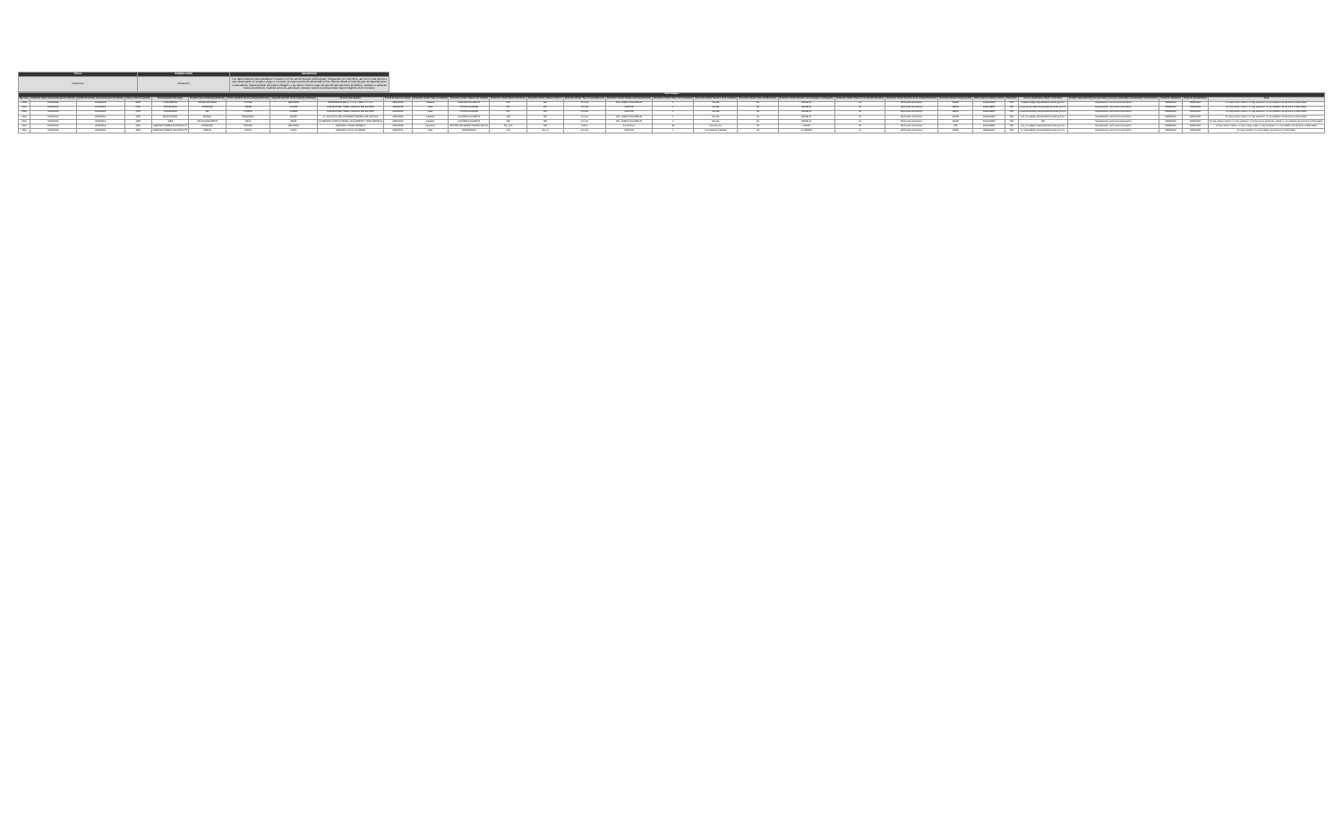| TÍTULO | NOMBRE CORTO | DESCRIPCIÓN |
| --- | --- | --- |
| Directorio | Directorio | Los datos básicos para establecer contacto con los servidores(as) públicos(as), integrantes y/o miembros, así como toda persona que desempeñe un empleo, cargo o comisión y/o ejerza actos de autoridad en los mismos desde el nivel de jefe de departamento o equivalente, hasta el titular del sujeto obligado, y de menor nivel en caso de que brinden atención al público, manejen o apliquen recursos públicos, realicen actos de autoridad o presten servicios profesionales bajo el régimen de honorarios |
| Tabla Campos | | | | | | | | | | | | | | | | | | | | | | | | | | | | | |
| --- | --- | --- | --- | --- | --- | --- | --- | --- | --- | --- | --- | --- | --- | --- | --- | --- | --- | --- | --- | --- | --- | --- | --- | --- | --- | --- | --- | --- | --- |
| Ejercicio | Fecha de inicio del periodo que se informa | Fecha de término del periodo que se informa | Clave o nivel del puesto | Denominación del cargo | Nombre del servidor(a) público(a) | Primer apellido del servidor(a) público(a) | Segundo apellido del servidor(a) público(a) | Área de adscripción | Fecha de alta en el cargo | Domicilio oficial: Tipo de vialidad | Domicilio oficial: Nombre de vialidad | Domicilio oficial: Número Exterior | Domicilio oficial: Número interior | Domicilio oficial: Tipo de asentamiento | Domicilio oficial: Nombre del asentamiento | Domicilio oficial: Clave de la localidad | Domicilio oficial: Nombre de la localidad | Domicilio oficial: Clave del Municipio | Domicilio oficial: Nombre del municipio o delegación | Domicilio oficial: Clave de la entidad federativa | Domicilio oficial: Nombre de la entidad federativa | Domicilio oficial: Código postal | Número(s) de teléfono oficial | Extensión | Correo electrónico oficial, en su caso | Área(s) responsable(s) que genera(n), posee(n), publica(n) y actualiza(n) la información | Fecha de validación | Fecha de actualización | Nota |
| 2018 | 01/04/2018 | 30/06/2018 | 4800 | PRESIDENTE | MARCO ANTONIO | FLORES | NEGRETE | PRESIDENCIA DEL S. T. J. E. Y DEL C. P. J. E. | 15/02/2016 | Calzada | CALZADA LA HUERTA | 400 | N/D | Colonia | COL. NUEVA VALLADOLID | 1 | Morelia | 53 | MORELIA | 16 | Michoacán de Ocampo | 58190 | 4433221500 | N/D | presidencia@poderjudicialmichoacan.gob.mx | Departamento de Recursos Humanos | 05/08/2018 | 04/06/2018 | No hay número interior, no hay extensión, no es prestador de servicios profesionales. |
| 2018 | 01/04/2018 | 30/06/2018 | 4700 | CONSEJERO | ARMANDO | PÉREZ | GÁLVEZ | CONSEJO DEL PODER JUDICIAL DEL ESTADO | 08/05/2015 | Calle | PORTAL ALLENDE | 267 | N/D | Colonia | CENTRO | 1 | Morelia | 53 | MORELIA | 16 | Michoacán de Ocampo | 58000 | 4433129500 | N/D | ponencia.perez@poderjudicialmichoacan.gob.mx | Departamento de Recursos Humanos | 05/08/2018 | 04/06/2018 | No hay número interior, no hay extensión, no es prestador de servicios profesionales. |
| 2018 | 01/04/2018 | 30/06/2018 | 4700 | CONSEJERO | EU | RIVERA | GÓMEZ | CONSEJO DEL PODER JUDICIAL DEL ESTADO | 14/06/2016 | Calle | PORTAL ALLENDE | 267 | N/D | Colonia | CENTRO | 1 | Morelia | 53 | MORELIA | 16 | Michoacán de Ocampo | 58000 | 4433129500 | N/D | ponencia.rivera@poderjudicialmichoacan.gob.mx | Departamento de Recursos Humanos | 05/08/2018 | 04/06/2018 | No hay número interior, no hay extensión, no es prestador de servicios profesionales. |
| 2018 | 01/04/2018 | 30/06/2018 | 4700 | MAGISTRADO | MIGUEL | DORANTES | MARÍN | 1a. SALA CIVIL DEL SUPREMO TRIBUNAL DE JUSTICIA | 15/03/2008 | Calzada | CALZADA LA HUERTA | 400 | N/D | Colonia | COL. NUEVA VALLADOLID | 1 | Morelia | 53 | MORELIA | 16 | Michoacán de Ocampo | 58190 | 4433221500 | N/D | 1sc_morelia@poderjudicialmichoacan.gob.mx | Departamento de Recursos Humanos | 05/08/2018 | 04/06/2018 | No hay número interior, no hay extensión, no es prestador de servicios profesionales. |
| 2018 | 01/04/2018 | 30/06/2018 | 4600 | JUEZ | JESÚS ALEJANDRO | SOSA | MEZA | SISTEMA DE JUSTICIA PENAL, ACUSATORIO Y ORAL MORELIA | 29/04/2016 | Calzada | CALZADA LA HUERTA | 400 | N/D | Colonia | COL. NUEVA VALLADOLID | 1 | Morelia | 53 | MORELIA | 16 | Michoacán de Ocampo | 58190 | 4433221500 | N/D | N/D | Departamento de Recursos Humanos | 05/08/2018 | 04/06/2018 | No hay número interior, no hay extensión, no tiene correo electrónico oficial, no es prestador de servicios profesionales. |
| 2018 | 01/04/2018 | 30/06/2018 | 4602 | JUEZ DE PRIMERA INSTANCIA "C" | ARMANDO | TORRES | DELGADO | JUZGADO 1 PENAL MORELIA | 02/03/2015 | Carretera | CENTRO DE READAPTACIÓN SOCIAL | KM. 12.5 | N/D | Pueblo | Zurumbeneo | 86 | Zurumbeneo | 53 | CHARO | 16 | Michoacán de Ocampo | N/D | 4433478882 | N/D | 1pp_morelia@poderjudicialmichoacan.gob.mx | Departamento de Recursos Humanos | 05/08/2018 | 04/06/2018 | No hay número interior, no hay código postal, no hay extensión, no es prestador de servicios profesionales. |
| 2018 | 01/04/2018 | 30/06/2018 | 4600 | JUEZ DE PRIMERA INSTANCIA "A" | PEDRO | COLÍN | SOTO | JUZGADO 1 CIVIL LA PIEDAD | 19/04/2017 | Calle | MATAMOROS | 144 | 6,8 y 4 | Colonia | CENTRO | 1 | La Piedad de Cabadas | 69 | LA PIEDAD | 16 | Michoacán de Ocampo | 59300 | 3525252203 | N/D | 1c_lapiedad@poderjudicialmichoacan.gob.mx | Departamento de Recursos Humanos | 05/08/2018 | 04/06/2018 | No hay extensión, no es prestador de servicios profesionales. |